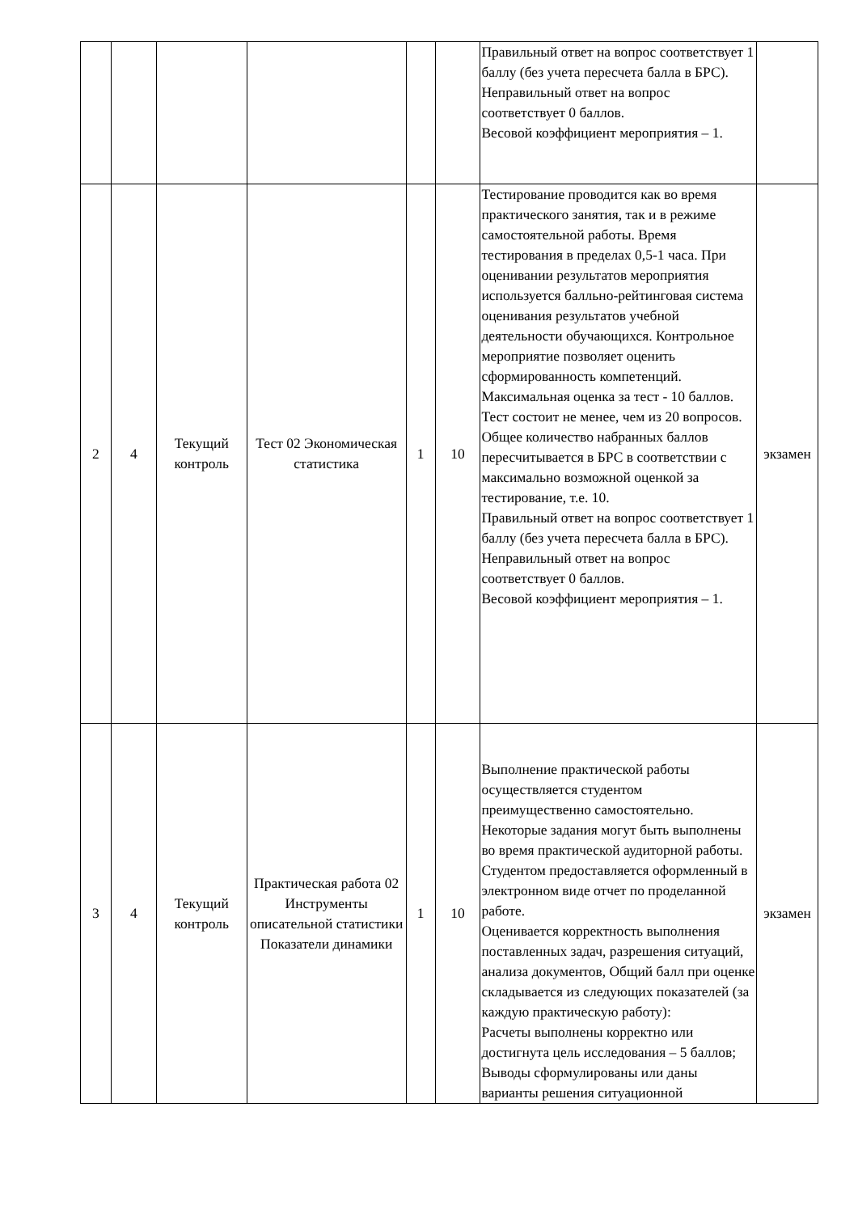| | | | | | | Правильный ответ на вопрос соответствует 1 баллу (без учета пересчета балла в БРС). Неправильный ответ на вопрос соответствует 0 баллов. Весовой коэффициент мероприятия – 1. | |
| 2 | 4 | Текущий контроль | Тест 02 Экономическая статистика | 1 | 10 | Тестирование проводится как во время практического занятия, так и в режиме самостоятельной работы. Время тестирования в пределах 0,5-1 часа. При оценивании результатов мероприятия используется балльно-рейтинговая система оценивания результатов учебной деятельности обучающихся. Контрольное мероприятие позволяет оценить сформированность компетенций. Максимальная оценка за тест - 10 баллов. Тест состоит не менее, чем из 20 вопросов. Общее количество набранных баллов пересчитывается в БРС в соответствии с максимально возможной оценкой за тестирование, т.е. 10. Правильный ответ на вопрос соответствует 1 баллу (без учета пересчета балла в БРС). Неправильный ответ на вопрос соответствует 0 баллов. Весовой коэффициент мероприятия – 1. | экзамен |
| 3 | 4 | Текущий контроль | Практическая работа 02 Инструменты описательной статистики Показатели динамики | 1 | 10 | Выполнение практической работы осуществляется студентом преимущественно самостоятельно. Некоторые задания могут быть выполнены во время практической аудиторной работы. Студентом предоставляется оформленный в электронном виде отчет по проделанной работе. Оценивается корректность выполнения поставленных задач, разрешения ситуаций, анализа документов, Общий балл при оценке складывается из следующих показателей (за каждую практическую работу): Расчеты выполнены корректно или достигнута цель исследования – 5 баллов; Выводы сформулированы или даны варианты решения ситуационной | экзамен |